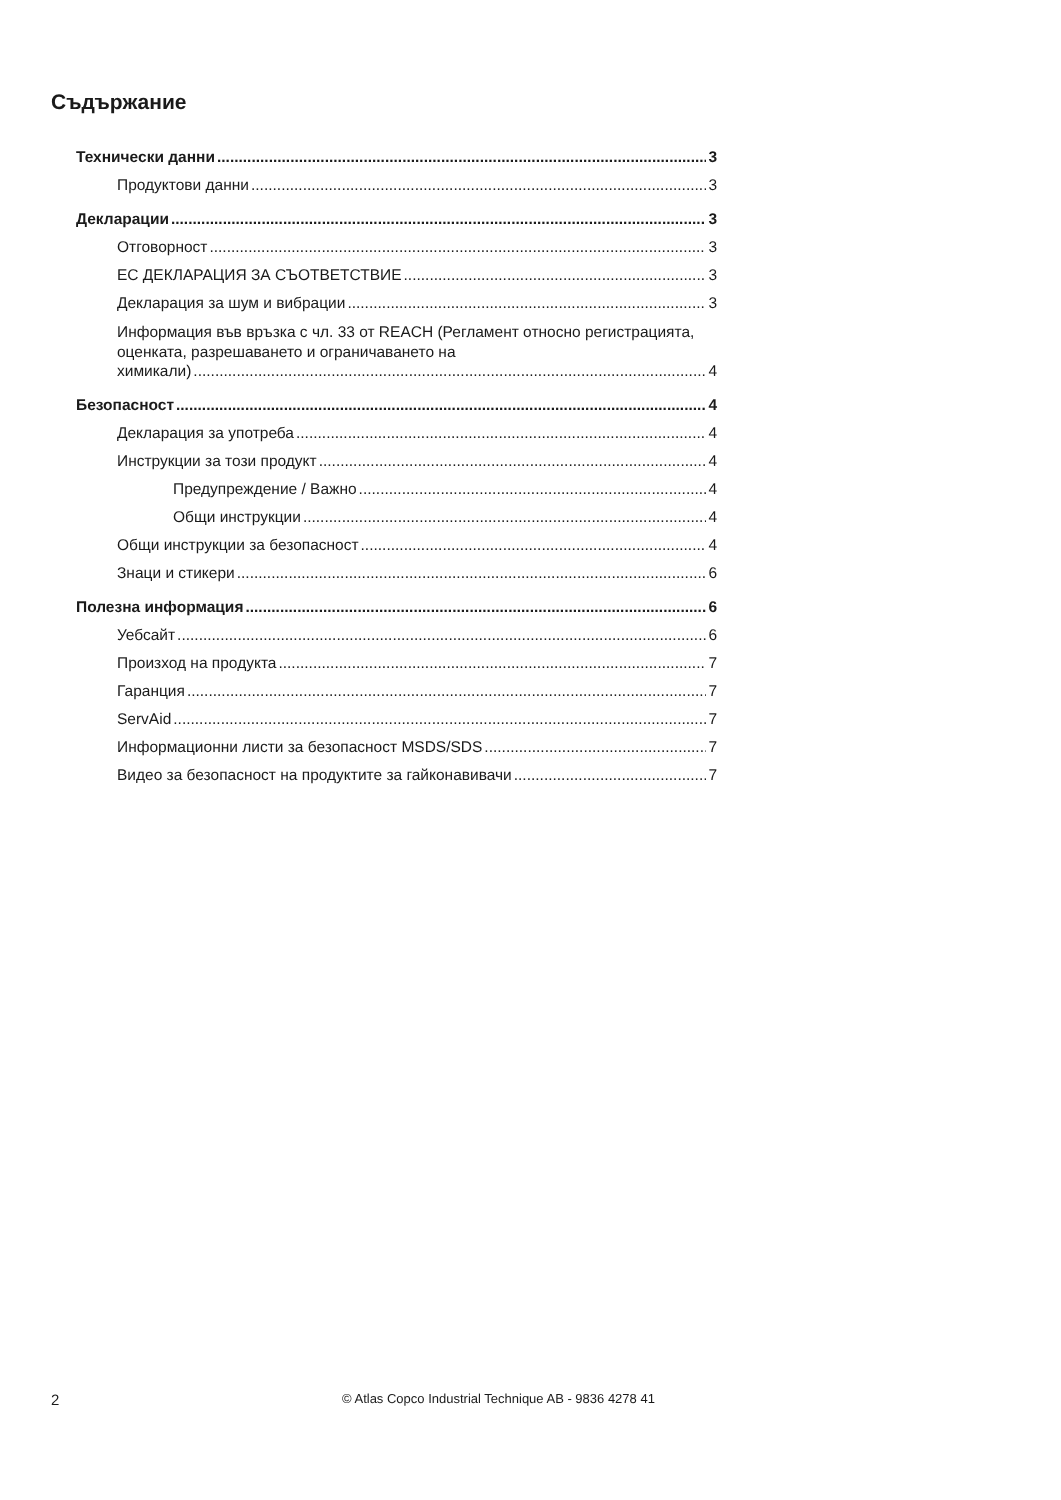Съдържание
Технически данни 3
Продуктови данни 3
Декларации 3
Отговорност 3
ЕС ДЕКЛАРАЦИЯ ЗА СЪОТВЕТСТВИЕ 3
Декларация за шум и вибрации 3
Информация във връзка с чл. 33 от REACH (Регламент относно регистрацията, оценката, разрешаването и ограничаването на
химикали) 4
Безопасност 4
Декларация за употреба 4
Инструкции за този продукт 4
Предупреждение / Важно 4
Общи инструкции 4
Общи инструкции за безопасност 4
Знаци и стикери 6
Полезна информация 6
Уебсайт 6
Произход на продукта 7
Гаранция 7
ServAid 7
Информационни листи за безопасност MSDS/SDS 7
Видео за безопасност на продуктите за гайконавивачи 7
2 © Atlas Copco Industrial Technique AB - 9836 4278 41